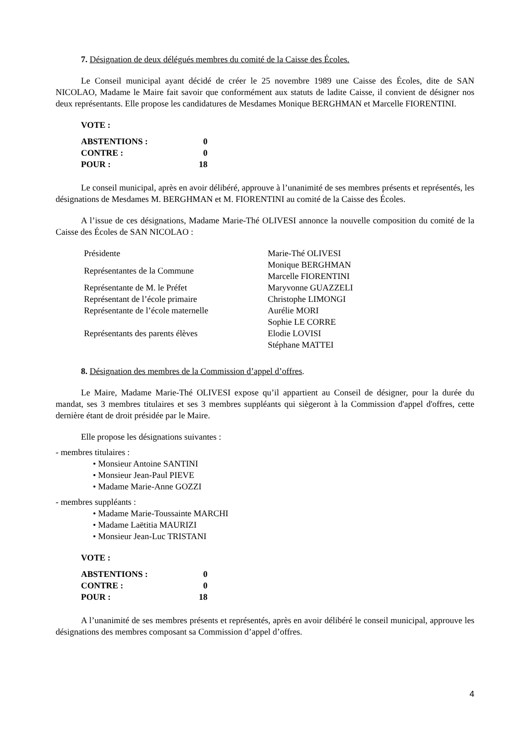7. Désignation de deux délégués membres du comité de la Caisse des Écoles.
Le Conseil municipal ayant décidé de créer le 25 novembre 1989 une Caisse des Écoles, dite de SAN NICOLAO, Madame le Maire fait savoir que conformément aux statuts de ladite Caisse, il convient de désigner nos deux représentants. Elle propose les candidatures de Mesdames Monique BERGHMAN et Marcelle FIORENTINI.
VOTE :
| ABSTENTIONS : | 0 |
| CONTRE : | 0 |
| POUR : | 18 |
Le conseil municipal, après en avoir délibéré, approuve à l’unanimité de ses membres présents et représentés, les désignations de Mesdames M. BERGHMAN et M. FIORENTINI au comité de la Caisse des Écoles.
A l’issue de ces désignations, Madame Marie-Thé OLIVESI annonce la nouvelle composition du comité de la Caisse des Écoles de SAN NICOLAO :
| Présidente | Marie-Thé OLIVESI |
| Représentantes de la Commune | Monique BERGHMAN Marcelle FIORENTINI |
| Représentante de M. le Préfet | Maryvonne GUAZZELI |
| Représentant de l’école primaire | Christophe LIMONGI |
| Représentante de l’école maternelle | Aurélie MORI |
| Représentants des parents élèves | Sophie LE CORRE Elodie LOVISI Stéphane MATTEI |
8. Désignation des membres de la Commission d’appel d’offres.
Le Maire, Madame Marie-Thé OLIVESI expose qu’il appartient au Conseil de désigner, pour la durée du mandat, ses 3 membres titulaires et ses 3 membres suppléants qui siègeront à la Commission d'appel d'offres, cette dernière étant de droit présidée par le Maire.
Elle propose les désignations suivantes :
- membres titulaires :
• Monsieur Antoine SANTINI
• Monsieur Jean-Paul PIEVE
• Madame Marie-Anne GOZZI
- membres suppléants :
• Madame Marie-Toussainte MARCHI
• Madame Laëtitia MAURIZI
• Monsieur Jean-Luc TRISTANI
VOTE :
| ABSTENTIONS : | 0 |
| CONTRE : | 0 |
| POUR : | 18 |
A l’unanimité de ses membres présents et représentés, après en avoir délibéré le conseil municipal, approuve les désignations des membres composant sa Commission d’appel d’offres.
4